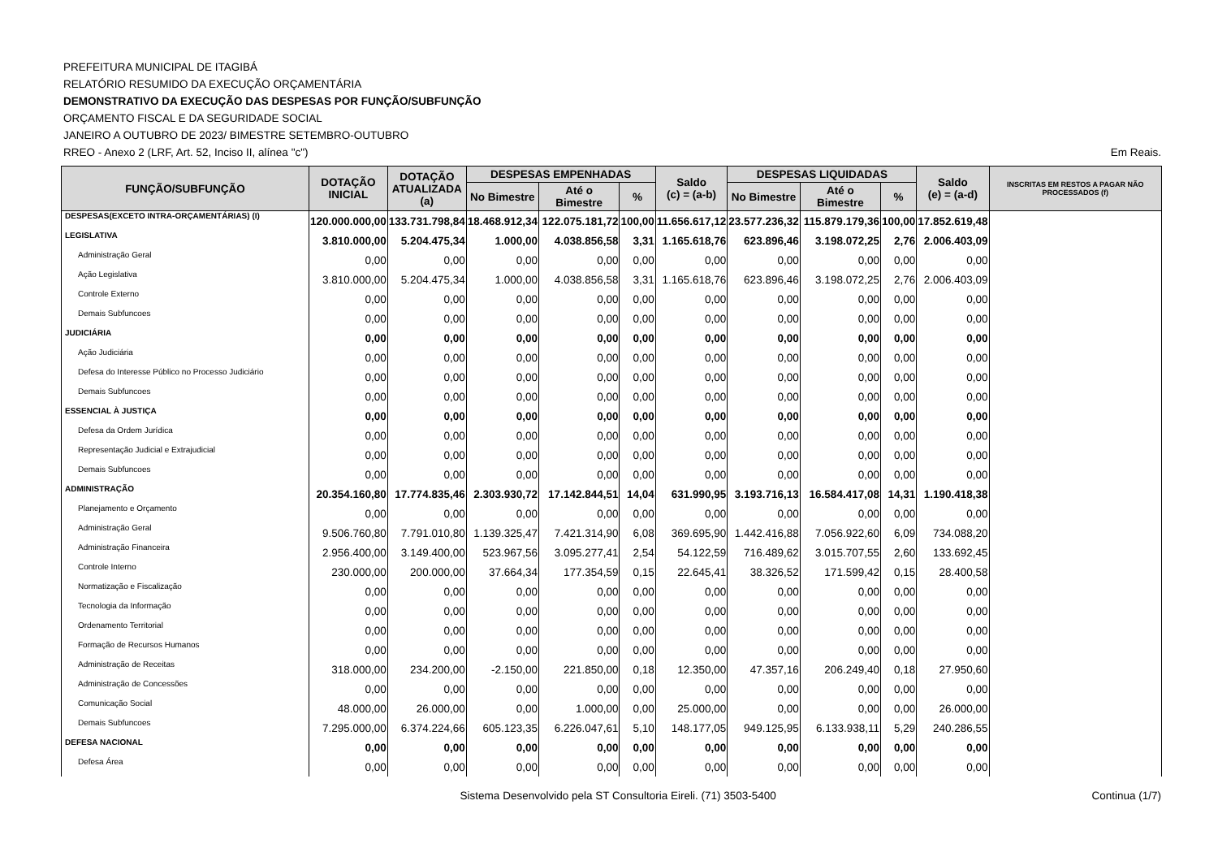PREFEITURA MUNICIPAL DE ITAGIBÁ
RELATÓRIO RESUMIDO DA EXECUÇÃO ORÇAMENTÁRIA
DEMONSTRATIVO DA EXECUÇÃO DAS DESPESAS POR FUNÇÃO/SUBFUNÇÃO
ORÇAMENTO FISCAL E DA SEGURIDADE SOCIAL
JANEIRO A OUTUBRO DE 2023/ BIMESTRE SETEMBRO-OUTUBRO
RREO - Anexo 2 (LRF, Art. 52, Inciso II, alínea "c") Em Reais.
| FUNÇÃO/SUBFUNÇÃO | DOTAÇÃO INICIAL | DOTAÇÃO ATUALIZADA (a) | DESPESAS EMPENHADAS | | | Saldo (c) = (a-b) | DESPESAS LIQUIDADAS | | | Saldo (e) = (a-d) | INSCRITAS EM RESTOS A PAGAR NÃO PROCESSADOS (f) |
| --- | --- | --- | --- | --- | --- | --- | --- | --- | --- | --- | --- |
| | | | No Bimestre | Até o Bimestre | % | | No Bimestre | Até o Bimestre | % | | |
| DESPESAS(EXCETO INTRA-ORÇAMENTÁRIAS) (I) | 120.000.000,00 | 133.731.798,84 | 18.468.912,34 | 122.075.181,72 | 100,00 | 11.656.617,12 | 23.577.236,32 | 115.879.179,36 | 100,00 | 17.852.619,48 | |
| LEGISLATIVA | 3.810.000,00 | 5.204.475,34 | 1.000,00 | 4.038.856,58 | 3,31 | 1.165.618,76 | 623.896,46 | 3.198.072,25 | 2,76 | 2.006.403,09 | |
| Administração Geral | 0,00 | 0,00 | 0,00 | 0,00 | 0,00 | 0,00 | 0,00 | 0,00 | 0,00 | 0,00 | |
| Ação Legislativa | 3.810.000,00 | 5.204.475,34 | 1.000,00 | 4.038.856,58 | 3,31 | 1.165.618,76 | 623.896,46 | 3.198.072,25 | 2,76 | 2.006.403,09 | |
| Controle Externo | 0,00 | 0,00 | 0,00 | 0,00 | 0,00 | 0,00 | 0,00 | 0,00 | 0,00 | 0,00 | |
| Demais Subfuncoes | 0,00 | 0,00 | 0,00 | 0,00 | 0,00 | 0,00 | 0,00 | 0,00 | 0,00 | 0,00 | |
| JUDICIÁRIA | 0,00 | 0,00 | 0,00 | 0,00 | 0,00 | 0,00 | 0,00 | 0,00 | 0,00 | 0,00 | |
| Ação Judiciária | 0,00 | 0,00 | 0,00 | 0,00 | 0,00 | 0,00 | 0,00 | 0,00 | 0,00 | 0,00 | |
| Defesa do Interesse Público no Processo Judiciário | 0,00 | 0,00 | 0,00 | 0,00 | 0,00 | 0,00 | 0,00 | 0,00 | 0,00 | 0,00 | |
| Demais Subfuncoes | 0,00 | 0,00 | 0,00 | 0,00 | 0,00 | 0,00 | 0,00 | 0,00 | 0,00 | 0,00 | |
| ESSENCIAL À JUSTIÇA | 0,00 | 0,00 | 0,00 | 0,00 | 0,00 | 0,00 | 0,00 | 0,00 | 0,00 | 0,00 | |
| Defesa da Ordem Jurídica | 0,00 | 0,00 | 0,00 | 0,00 | 0,00 | 0,00 | 0,00 | 0,00 | 0,00 | 0,00 | |
| Representação Judicial e Extrajudicial | 0,00 | 0,00 | 0,00 | 0,00 | 0,00 | 0,00 | 0,00 | 0,00 | 0,00 | 0,00 | |
| Demais Subfuncoes | 0,00 | 0,00 | 0,00 | 0,00 | 0,00 | 0,00 | 0,00 | 0,00 | 0,00 | 0,00 | |
| ADMINISTRAÇÃO | 20.354.160,80 | 17.774.835,46 | 2.303.930,72 | 17.142.844,51 | 14,04 | 631.990,95 | 3.193.716,13 | 16.584.417,08 | 14,31 | 1.190.418,38 | |
| Planejamento e Orçamento | 0,00 | 0,00 | 0,00 | 0,00 | 0,00 | 0,00 | 0,00 | 0,00 | 0,00 | 0,00 | |
| Administração Geral | 9.506.760,80 | 7.791.010,80 | 1.139.325,47 | 7.421.314,90 | 6,08 | 369.695,90 | 1.442.416,88 | 7.056.922,60 | 6,09 | 734.088,20 | |
| Administração Financeira | 2.956.400,00 | 3.149.400,00 | 523.967,56 | 3.095.277,41 | 2,54 | 54.122,59 | 716.489,62 | 3.015.707,55 | 2,60 | 133.692,45 | |
| Controle Interno | 230.000,00 | 200.000,00 | 37.664,34 | 177.354,59 | 0,15 | 22.645,41 | 38.326,52 | 171.599,42 | 0,15 | 28.400,58 | |
| Normatização e Fiscalização | 0,00 | 0,00 | 0,00 | 0,00 | 0,00 | 0,00 | 0,00 | 0,00 | 0,00 | 0,00 | |
| Tecnologia da Informação | 0,00 | 0,00 | 0,00 | 0,00 | 0,00 | 0,00 | 0,00 | 0,00 | 0,00 | 0,00 | |
| Ordenamento Territorial | 0,00 | 0,00 | 0,00 | 0,00 | 0,00 | 0,00 | 0,00 | 0,00 | 0,00 | 0,00 | |
| Formação de Recursos Humanos | 0,00 | 0,00 | 0,00 | 0,00 | 0,00 | 0,00 | 0,00 | 0,00 | 0,00 | 0,00 | |
| Administração de Receitas | 318.000,00 | 234.200,00 | -2.150,00 | 221.850,00 | 0,18 | 12.350,00 | 47.357,16 | 206.249,40 | 0,18 | 27.950,60 | |
| Administração de Concessões | 0,00 | 0,00 | 0,00 | 0,00 | 0,00 | 0,00 | 0,00 | 0,00 | 0,00 | 0,00 | |
| Comunicação Social | 48.000,00 | 26.000,00 | 0,00 | 1.000,00 | 0,00 | 25.000,00 | 0,00 | 0,00 | 0,00 | 26.000,00 | |
| Demais Subfuncoes | 7.295.000,00 | 6.374.224,66 | 605.123,35 | 6.226.047,61 | 5,10 | 148.177,05 | 949.125,95 | 6.133.938,11 | 5,29 | 240.286,55 | |
| DEFESA NACIONAL | 0,00 | 0,00 | 0,00 | 0,00 | 0,00 | 0,00 | 0,00 | 0,00 | 0,00 | 0,00 | |
| Defesa Área | 0,00 | 0,00 | 0,00 | 0,00 | 0,00 | 0,00 | 0,00 | 0,00 | 0,00 | 0,00 | |
Sistema Desenvolvido pela ST Consultoria Eireli. (71) 3503-5400 Continua (1/7)